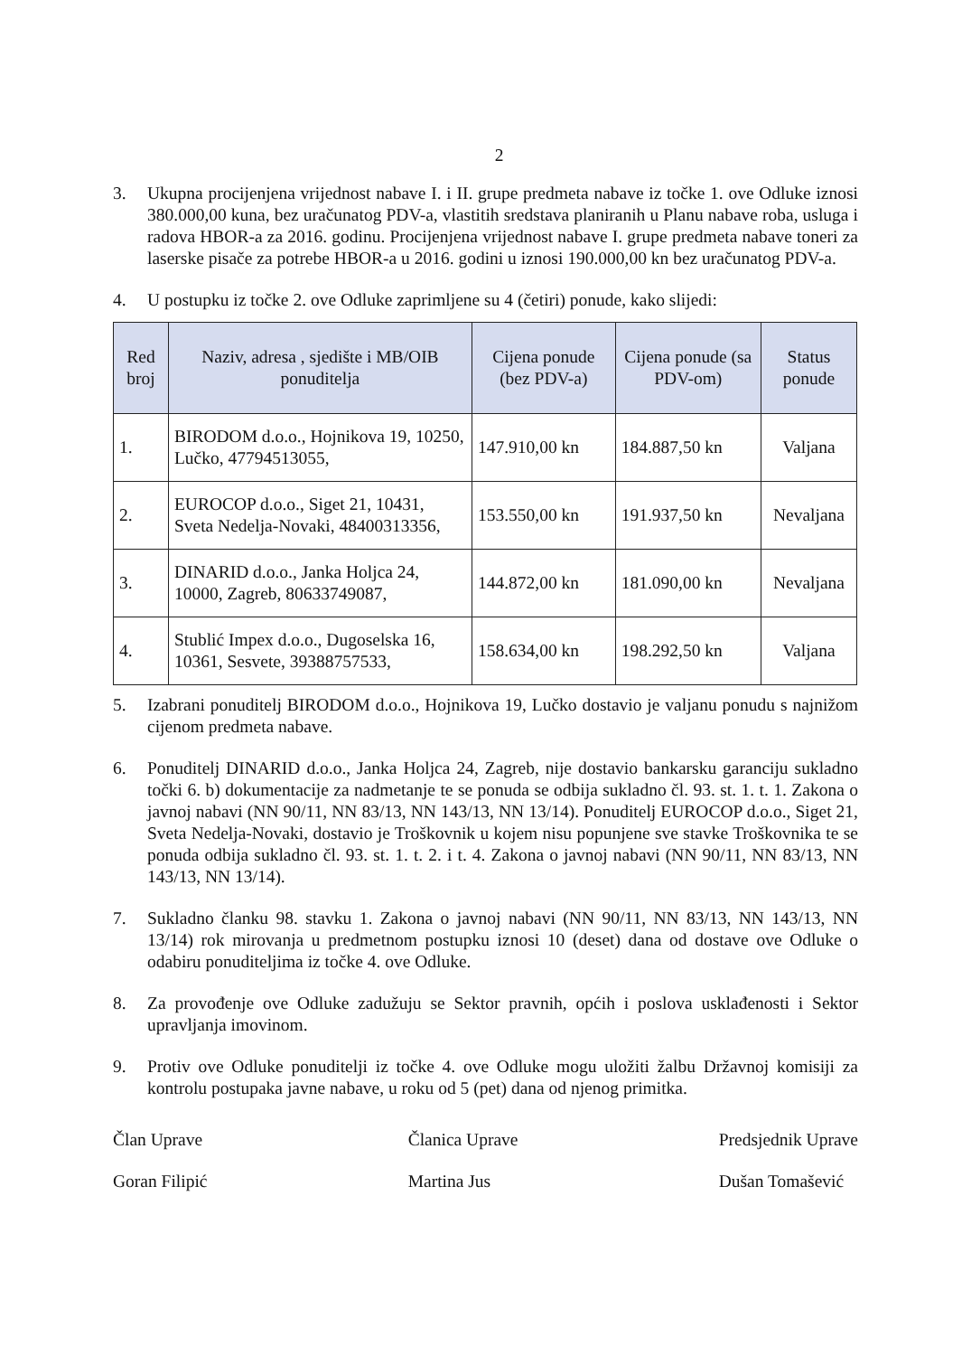2
3. Ukupna procijenjena vrijednost nabave I. i II. grupe predmeta nabave iz točke 1. ove Odluke iznosi 380.000,00 kuna, bez uračunatog PDV-a, vlastitih sredstava planiranih u Planu nabave roba, usluga i radova HBOR-a za 2016. godinu. Procijenjena vrijednost nabave I. grupe predmeta nabave toneri za laserske pisače za potrebe HBOR-a u 2016. godini u iznosi 190.000,00 kn bez uračunatog PDV-a.
4. U postupku iz točke 2. ove Odluke zaprimljene su 4 (četiri) ponude, kako slijedi:
| Red broj | Naziv, adresa , sjedište i MB/OIB ponuditelja | Cijena ponude (bez PDV-a) | Cijena ponude (sa PDV-om) | Status ponude |
| --- | --- | --- | --- | --- |
| 1. | BIRODOM d.o.o., Hojnikova 19, 10250, Lučko, 47794513055, | 147.910,00 kn | 184.887,50 kn | Valjana |
| 2. | EUROCOP d.o.o., Siget 21, 10431, Sveta Nedelja-Novaki, 48400313356, | 153.550,00 kn | 191.937,50 kn | Nevaljana |
| 3. | DINARID d.o.o., Janka Holjca 24, 10000, Zagreb, 80633749087, | 144.872,00 kn | 181.090,00 kn | Nevaljana |
| 4. | Stublić Impex d.o.o., Dugoselska 16, 10361, Sesvete, 39388757533, | 158.634,00 kn | 198.292,50 kn | Valjana |
5. Izabrani ponuditelj BIRODOM d.o.o., Hojnikova 19, Lučko dostavio je valjanu ponudu s najnižom cijenom predmeta nabave.
6. Ponuditelj DINARID d.o.o., Janka Holjca 24, Zagreb, nije dostavio bankarsku garanciju sukladno točki 6. b) dokumentacije za nadmetanje te se ponuda se odbija sukladno čl. 93. st. 1. t. 1. Zakona o javnoj nabavi (NN 90/11, NN 83/13, NN 143/13, NN 13/14). Ponuditelj EUROCOP d.o.o., Siget 21, Sveta Nedelja-Novaki, dostavio je Troškovnik u kojem nisu popunjene sve stavke Troškovnika te se ponuda odbija sukladno čl. 93. st. 1. t. 2. i t. 4. Zakona o javnoj nabavi (NN 90/11, NN 83/13, NN 143/13, NN 13/14).
7. Sukladno članku 98. stavku 1. Zakona o javnoj nabavi (NN 90/11, NN 83/13, NN 143/13, NN 13/14) rok mirovanja u predmetnom postupku iznosi 10 (deset) dana od dostave ove Odluke o odabiru ponuditeljima iz točke 4. ove Odluke.
8. Za provođenje ove Odluke zadužuju se Sektor pravnih, općih i poslova usklađenosti i Sektor upravljanja imovinom.
9. Protiv ove Odluke ponuditelji iz točke 4. ove Odluke mogu uložiti žalbu Državnoj komisiji za kontrolu postupaka javne nabave, u roku od 5 (pet) dana od njenog primitka.
Član Uprave
Goran Filipić
Članica Uprave
Martina Jus
Predsjednik Uprave
Dušan Tomašević